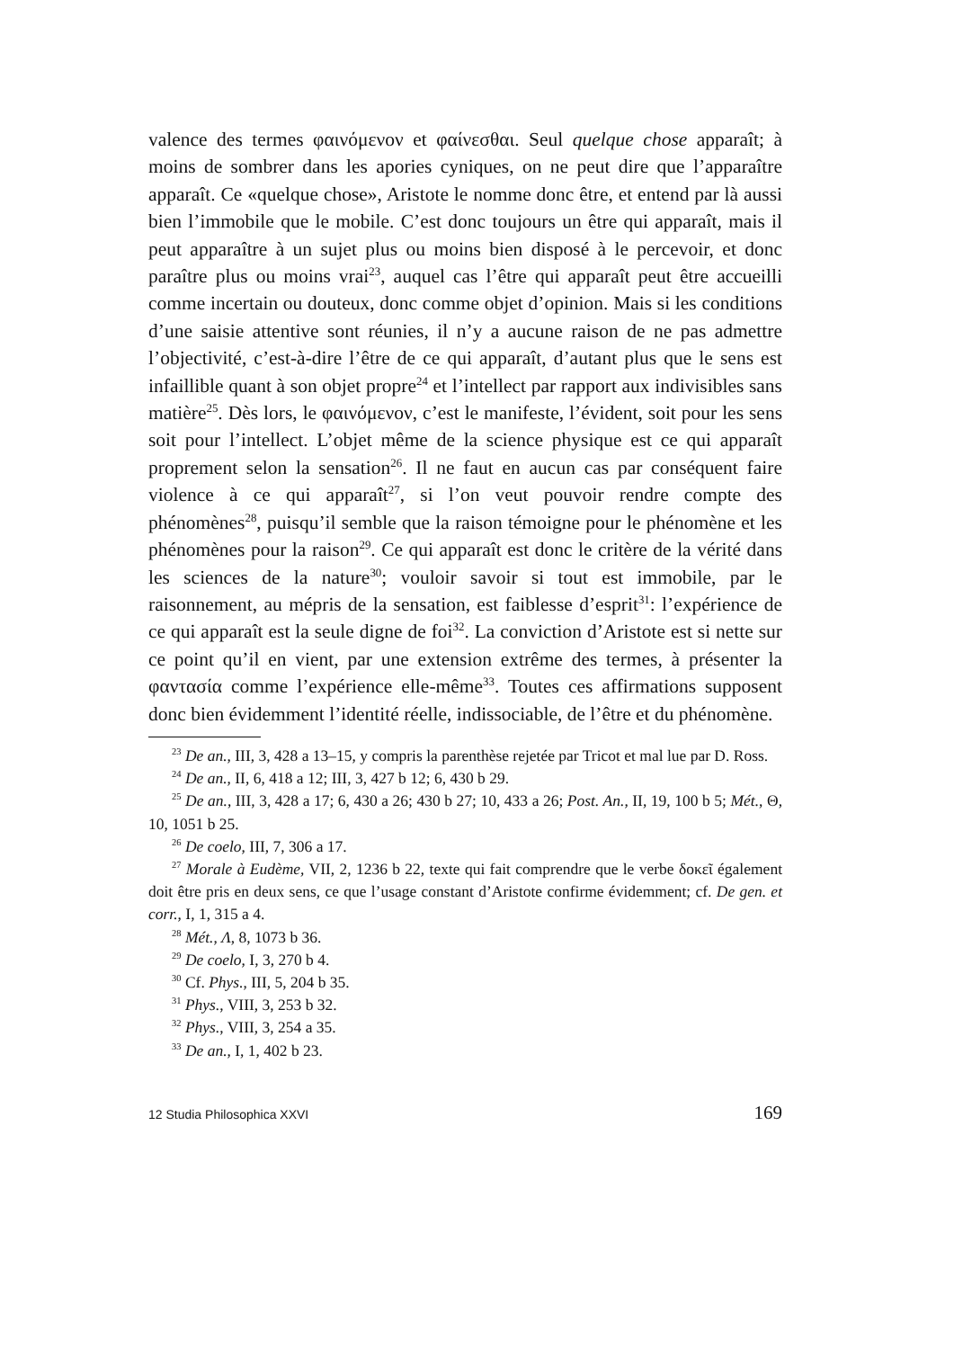valence des termes φαινόμενον et φαίνεσθαι. Seul quelque chose apparaît; à moins de sombrer dans les apories cyniques, on ne peut dire que l’apparaître apparaît. Ce «quelque chose», Aristote le nomme donc être, et entend par là aussi bien l’immobile que le mobile. C’est donc toujours un être qui apparaît, mais il peut apparaître à un sujet plus ou moins bien disposé à le percevoir, et donc paraître plus ou moins vrai<sup>23</sup>, auquel cas l’être qui apparaît peut être accueilli comme incertain ou douteux, donc comme objet d’opinion. Mais si les conditions d’une saisie attentive sont réunies, il n’y a aucune raison de ne pas admettre l’objectivité, c’est-à-dire l’être de ce qui apparaît, d’autant plus que le sens est infaillible quant à son objet propre<sup>24</sup> et l’intellect par rapport aux indivisibles sans matière<sup>25</sup>. Dès lors, le φαινόμενον, c’est le manifeste, l’évident, soit pour les sens soit pour l’intellect. L’objet même de la science physique est ce qui apparaît proprement selon la sensation<sup>26</sup>. Il ne faut en aucun cas par conséquent faire violence à ce qui apparaît<sup>27</sup>, si l’on veut pouvoir rendre compte des phénomènes<sup>28</sup>, puisqu’il semble que la raison témoigne pour le phénomène et les phénomènes pour la raison<sup>29</sup>. Ce qui apparaît est donc le critère de la vérité dans les sciences de la nature<sup>30</sup>; vouloir savoir si tout est immobile, par le raisonnement, au mépris de la sensation, est faiblesse d’esprit<sup>31</sup>: l’expérience de ce qui apparaît est la seule digne de foi<sup>32</sup>. La conviction d’Aristote est si nette sur ce point qu’il en vient, par une extension extrême des termes, à présenter la φαντασία comme l’expérience elle-même<sup>33</sup>. Toutes ces affirmations supposent donc bien évidemment l’identité réelle, indissociable, de l’être et du phénomène.
<sup>23</sup> De an., III, 3, 428 a 13–15, y compris la parenthèse rejetée par Tricot et mal lue par D. Ross.
<sup>24</sup> De an., II, 6, 418 a 12; III, 3, 427 b 12; 6, 430 b 29.
<sup>25</sup> De an., III, 3, 428 a 17; 6, 430 a 26; 430 b 27; 10, 433 a 26; Post. An., II, 19, 100 b 5; Mét., Θ, 10, 1051 b 25.
<sup>26</sup> De coelo, III, 7, 306 a 17.
<sup>27</sup> Morale à Eudème, VII, 2, 1236 b 22, texte qui fait comprendre que le verbe δοκεῖ également doit être pris en deux sens, ce que l’usage constant d’Aristote confirme évidemment; cf. De gen. et corr., I, 1, 315 a 4.
<sup>28</sup> Mét., Λ, 8, 1073 b 36.
<sup>29</sup> De coelo, I, 3, 270 b 4.
<sup>30</sup> Cf. Phys., III, 5, 204 b 35.
<sup>31</sup> Phys., VIII, 3, 253 b 32.
<sup>32</sup> Phys., VIII, 3, 254 a 35.
<sup>33</sup> De an., I, 1, 402 b 23.
12 Studia Philosophica XXVI 169